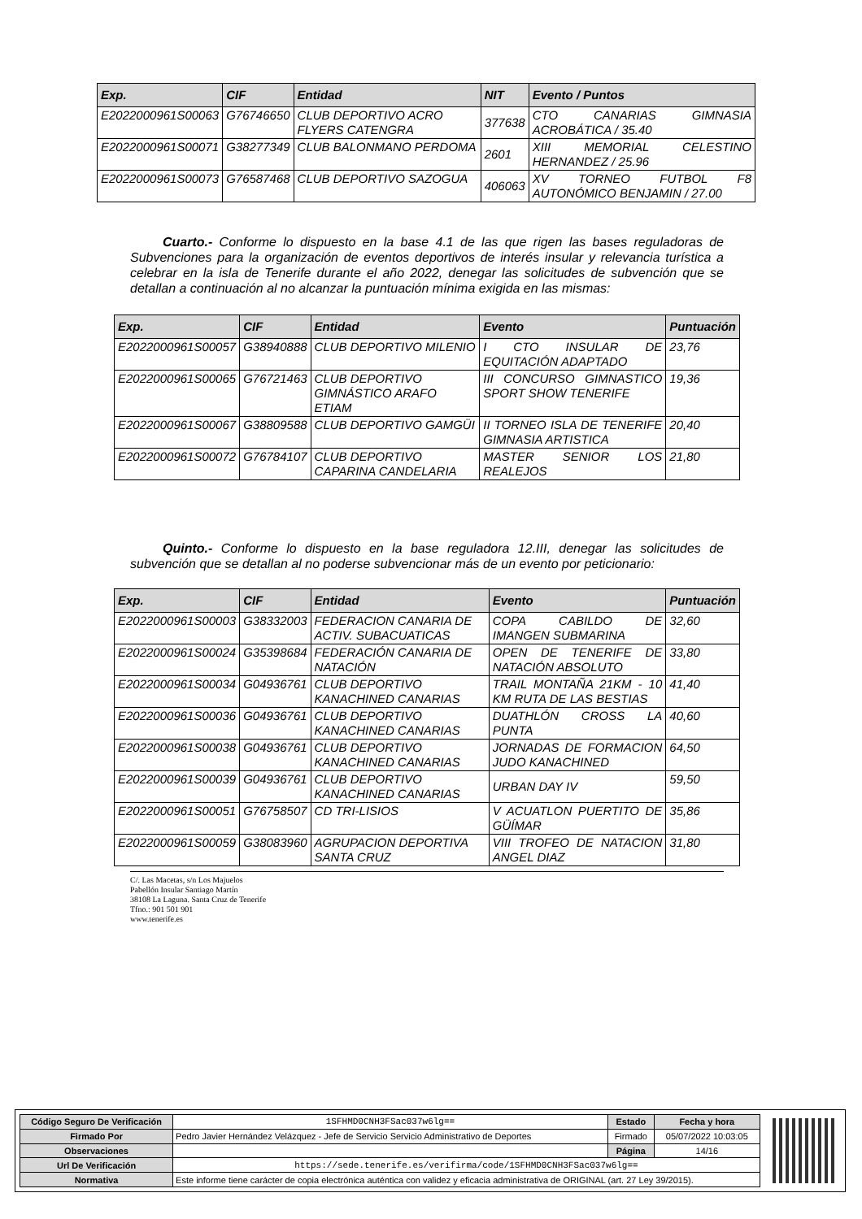| Exp. | CIF | Entidad | NIT | Evento / Puntos |
| --- | --- | --- | --- | --- |
| E2022000961S00063 | G76746650 | CLUB DEPORTIVO ACRO FLYERS CATENGRA | 377638 | CTO CANARIAS GIMNASIA ACROBÁTICA / 35.40 |
| E2022000961S00071 | G38277349 | CLUB BALONMANO PERDOMA | 2601 | XIII MEMORIAL CELESTINO HERNANDEZ / 25.96 |
| E2022000961S00073 | G76587468 | CLUB DEPORTIVO SAZOGUA | 406063 | XV TORNEO FUTBOL F8 AUTONÓMICO BENJAMIN / 27.00 |
Cuarto.- Conforme lo dispuesto en la base 4.1 de las que rigen las bases reguladoras de Subvenciones para la organización de eventos deportivos de interés insular y relevancia turística a celebrar en la isla de Tenerife durante el año 2022, denegar las solicitudes de subvención que se detallan a continuación al no alcanzar la puntuación mínima exigida en las mismas:
| Exp. | CIF | Entidad | Evento | Puntuación |
| --- | --- | --- | --- | --- |
| E2022000961S00057 | G38940888 | CLUB DEPORTIVO MILENIO | I CTO INSULAR DE EQUITACIÓN ADAPTADO | 23,76 |
| E2022000961S00065 | G76721463 | CLUB DEPORTIVO GIMNÁSTICO ARAFO ETIAM | III CONCURSO GIMNASTICO SPORT SHOW TENERIFE | 19,36 |
| E2022000961S00067 | G38809588 | CLUB DEPORTIVO GAMGÜI | II TORNEO ISLA DE TENERIFE GIMNASIA ARTISTICA | 20,40 |
| E2022000961S00072 | G76784107 | CLUB DEPORTIVO CAPARINA CANDELARIA | MASTER SENIOR LOS REALEJOS | 21,80 |
Quinto.- Conforme lo dispuesto en la base reguladora 12.III, denegar las solicitudes de subvención que se detallan al no poderse subvencionar más de un evento por peticionario:
| Exp. | CIF | Entidad | Evento | Puntuación |
| --- | --- | --- | --- | --- |
| E2022000961S00003 | G38332003 | FEDERACION CANARIA DE ACTIV. SUBACUATICAS | COPA CABILDO DE IMANGEN SUBMARINA | 32,60 |
| E2022000961S00024 | G35398684 | FEDERACIÓN CANARIA DE NATACIÓN | OPEN DE TENERIFE DE NATACIÓN ABSOLUTO | 33,80 |
| E2022000961S00034 | G04936761 | CLUB DEPORTIVO KANACHINED CANARIAS | TRAIL MONTAÑA 21KM - 10 KM RUTA DE LAS BESTIAS | 41,40 |
| E2022000961S00036 | G04936761 | CLUB DEPORTIVO KANACHINED CANARIAS | DUATHLÓN CROSS LA PUNTA | 40,60 |
| E2022000961S00038 | G04936761 | CLUB DEPORTIVO KANACHINED CANARIAS | JORNADAS DE FORMACION JUDO KANACHINED | 64,50 |
| E2022000961S00039 | G04936761 | CLUB DEPORTIVO KANACHINED CANARIAS | URBAN DAY IV | 59,50 |
| E2022000961S00051 | G76758507 | CD TRI-LISIOS | V ACUATLON PUERTITO DE GÜÍMAR | 35,86 |
| E2022000961S00059 | G38083960 | AGRUPACION DEPORTIVA SANTA CRUZ | VIII TROFEO DE NATACION ANGEL DIAZ | 31,80 |
C/. Las Macetas, s/n Los Majuelos
Pabellón Insular Santiago Martín
38108 La Laguna. Santa Cruz de Tenerife
Tfno.: 901 501 901
www.tenerife.es
| Código Seguro De Verificación | 1SFHMD0CNH3FSac037w6lg== | Estado | Fecha y hora |
| Firmado Por | Pedro Javier Hernández Velázquez - Jefe de Servicio Servicio Administrativo de Deportes | Firmado | 05/07/2022 10:03:05 |
| Observaciones | | Página | 14/16 |
| Url De Verificación | https://sede.tenerife.es/verifirma/code/1SFHMD0CNH3FSac037w6lg== | | |
| Normativa | Este informe tiene carácter de copia electrónica auténtica con validez y eficacia administrativa de ORIGINAL (art. 27 Ley 39/2015). | | |